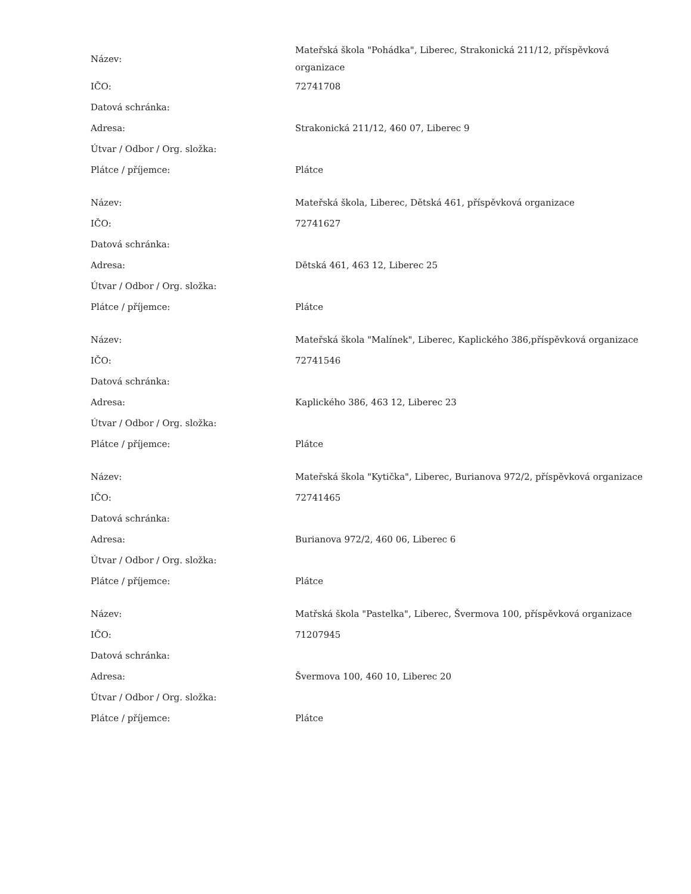| Název: | Mateřská škola "Pohádka", Liberec, Strakonická 211/12, příspěvková organizace |
| IČO: | 72741708 |
| Datová schránka: | |
| Adresa: | Strakonická 211/12, 460 07, Liberec 9 |
| Útvar / Odbor / Org. složka: | |
| Plátce / příjemce: | Plátce |
| Název: | Mateřská škola, Liberec, Dětská 461, příspěvková organizace |
| IČO: | 72741627 |
| Datová schránka: | |
| Adresa: | Dětská 461, 463 12, Liberec 25 |
| Útvar / Odbor / Org. složka: | |
| Plátce / příjemce: | Plátce |
| Název: | Mateřská škola "Malínek", Liberec, Kaplického 386,příspěvková organizace |
| IČO: | 72741546 |
| Datová schránka: | |
| Adresa: | Kaplického 386, 463 12, Liberec 23 |
| Útvar / Odbor / Org. složka: | |
| Plátce / příjemce: | Plátce |
| Název: | Mateřská škola "Kytička", Liberec, Burianova 972/2, příspěvková organizace |
| IČO: | 72741465 |
| Datová schránka: | |
| Adresa: | Burianova 972/2, 460 06, Liberec 6 |
| Útvar / Odbor / Org. složka: | |
| Plátce / příjemce: | Plátce |
| Název: | Matřská škola "Pastelka", Liberec, Švermova 100, příspěvková organizace |
| IČO: | 71207945 |
| Datová schránka: | |
| Adresa: | Švermova 100, 460 10, Liberec 20 |
| Útvar / Odbor / Org. složka: | |
| Plátce / příjemce: | Plátce |